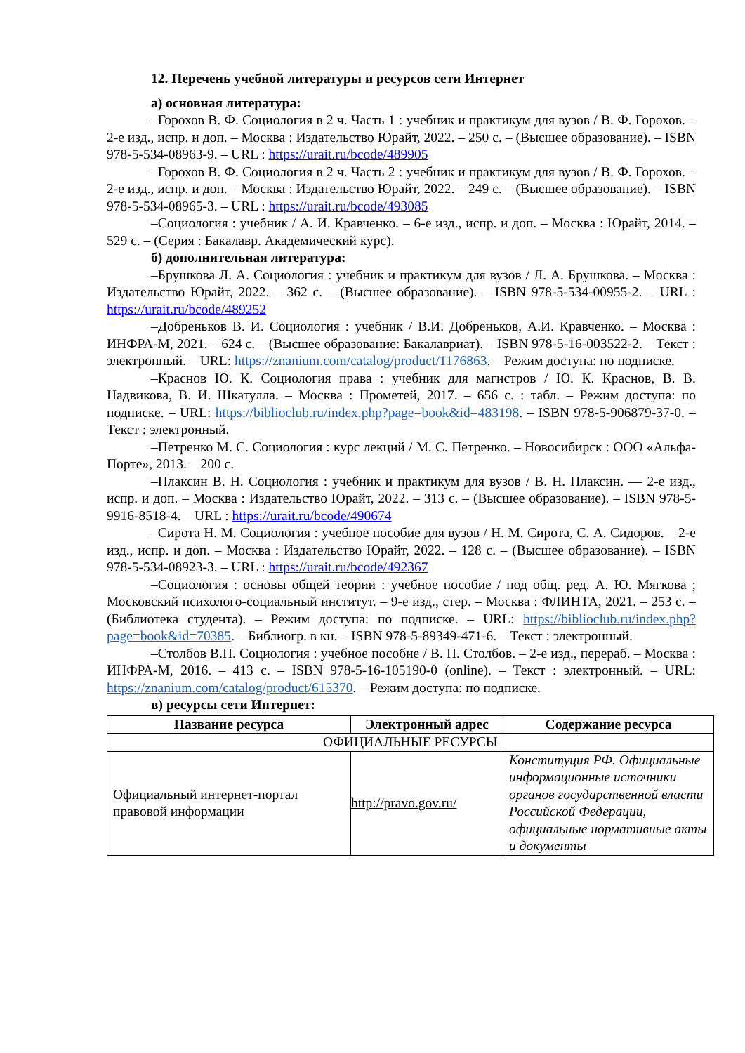12. Перечень учебной литературы и ресурсов сети Интернет
а) основная литература:
–Горохов В. Ф. Социология в 2 ч. Часть 1 : учебник и практикум для вузов / В. Ф. Горохов. – 2-е изд., испр. и доп. – Москва : Издательство Юрайт, 2022. – 250 с. – (Высшее образование). – ISBN 978-5-534-08963-9. – URL : https://urait.ru/bcode/489905
–Горохов В. Ф. Социология в 2 ч. Часть 2 : учебник и практикум для вузов / В. Ф. Горохов. – 2-е изд., испр. и доп. – Москва : Издательство Юрайт, 2022. – 249 с. – (Высшее образование). – ISBN 978-5-534-08965-3. – URL : https://urait.ru/bcode/493085
–Социология : учебник / А. И. Кравченко. – 6-е изд., испр. и доп. – Москва : Юрайт, 2014. – 529 с. – (Серия : Бакалавр. Академический курс).
б) дополнительная литература:
–Брушкова Л. А. Социология : учебник и практикум для вузов / Л. А. Брушкова. – Москва : Издательство Юрайт, 2022. – 362 с. – (Высшее образование). – ISBN 978-5-534-00955-2. – URL : https://urait.ru/bcode/489252
–Добреньков В. И. Социология : учебник / В.И. Добреньков, А.И. Кравченко. – Москва : ИНФРА-М, 2021. – 624 с. – (Высшее образование: Бакалавриат). – ISBN 978-5-16-003522-2. – Текст : электронный. – URL: https://znanium.com/catalog/product/1176863. – Режим доступа: по подписке.
–Краснов Ю. К. Социология права : учебник для магистров / Ю. К. Краснов, В. В. Надвикова, В. И. Шкатулла. – Москва : Прометей, 2017. – 656 с. : табл. – Режим доступа: по подписке. – URL: https://biblioclub.ru/index.php?page=book&id=483198. – ISBN 978-5-906879-37-0. – Текст : электронный.
–Петренко М. С. Социология : курс лекций / М. С. Петренко. – Новосибирск : ООО «Альфа-Порте», 2013. – 200 с.
–Плаксин В. Н. Социология : учебник и практикум для вузов / В. Н. Плаксин. — 2-е изд., испр. и доп. – Москва : Издательство Юрайт, 2022. – 313 с. – (Высшее образование). – ISBN 978-5-9916-8518-4. – URL : https://urait.ru/bcode/490674
–Сирота Н. М. Социология : учебное пособие для вузов / Н. М. Сирота, С. А. Сидоров. – 2-е изд., испр. и доп. – Москва : Издательство Юрайт, 2022. – 128 с. – (Высшее образование). – ISBN 978-5-534-08923-3. – URL : https://urait.ru/bcode/492367
–Социология : основы общей теории : учебное пособие / под общ. ред. А. Ю. Мягкова ; Московский психолого-социальный институт. – 9-е изд., стер. – Москва : ФЛИНТА, 2021. – 253 с. – (Библиотека студента). – Режим доступа: по подписке. – URL: https://biblioclub.ru/index.php?page=book&id=70385. – Библиогр. в кн. – ISBN 978-5-89349-471-6. – Текст : электронный.
–Столбов В.П. Социология : учебное пособие / В. П. Столбов. – 2-е изд., перераб. – Москва : ИНФРА-М, 2016. – 413 с. – ISBN 978-5-16-105190-0 (online). – Текст : электронный. – URL: https://znanium.com/catalog/product/615370. – Режим доступа: по подписке.
в) ресурсы сети Интернет:
| Название ресурса | Электронный адрес | Содержание ресурса |
| --- | --- | --- |
| ОФИЦИАЛЬНЫЕ РЕСУРСЫ | | |
| Официальный интернет-портал правовой информации | http://pravo.gov.ru/ | Конституция РФ. Официальные информационные источники органов государственной власти Российской Федерации, официальные нормативные акты и документы |